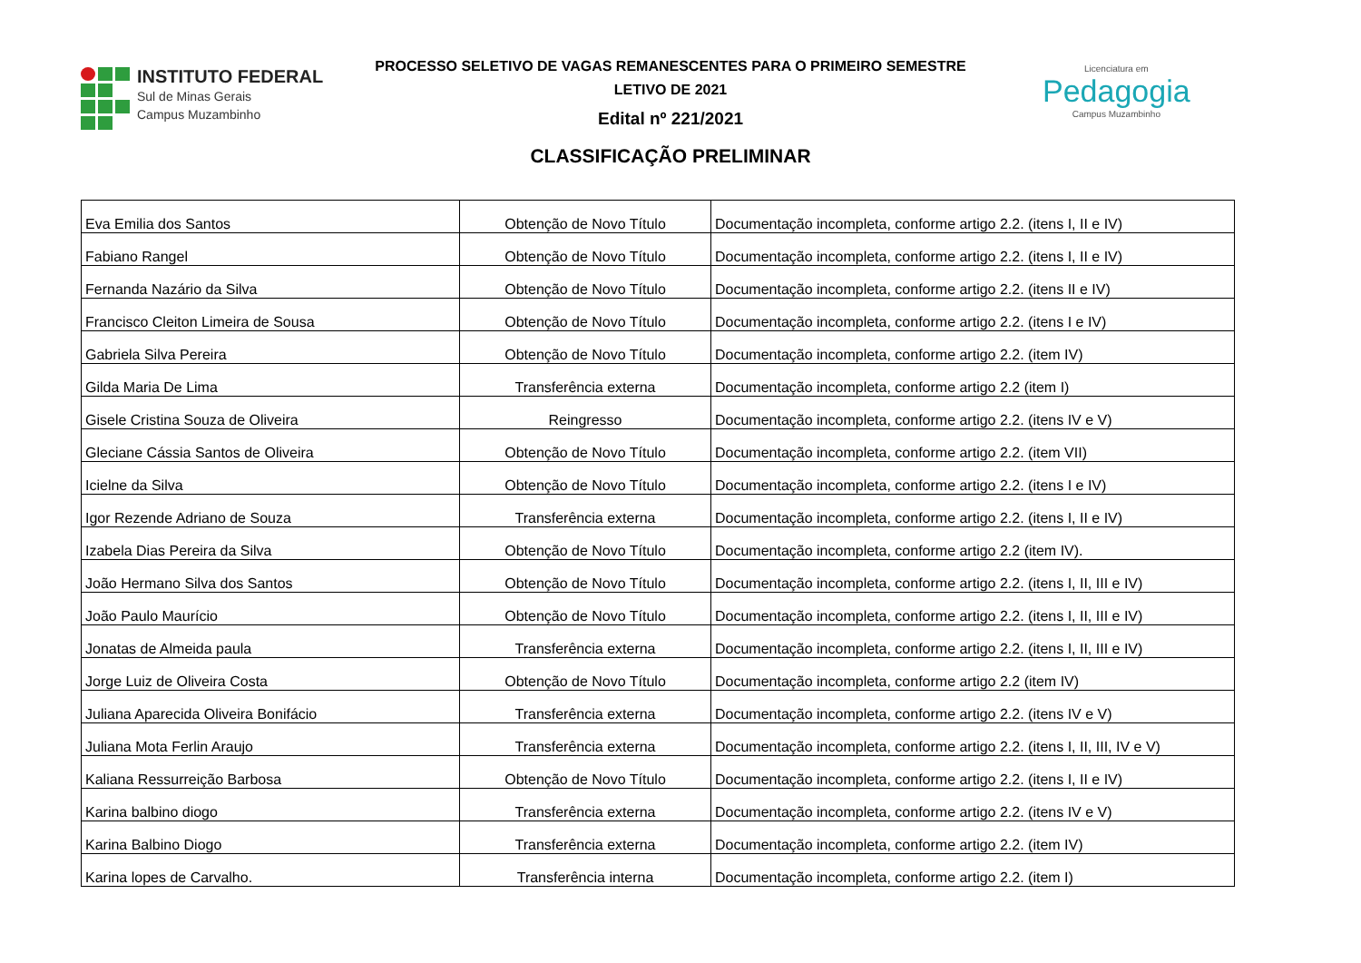INSTITUTO FEDERAL
Sul de Minas Gerais
Campus Muzambinho
PROCESSO SELETIVO DE VAGAS REMANESCENTES PARA O PRIMEIRO SEMESTRE
LETIVO DE 2021
Edital nº 221/2021
CLASSIFICAÇÃO PRELIMINAR
Licenciatura em
Pedagogia
Campus Muzambinho
| Eva Emilia dos Santos | Obtenção de Novo Título | Documentação incompleta, conforme artigo 2.2. (itens I, II e IV) |
| Fabiano Rangel | Obtenção de Novo Título | Documentação incompleta, conforme artigo 2.2. (itens I, II e IV) |
| Fernanda Nazário da Silva | Obtenção de Novo Título | Documentação incompleta, conforme artigo 2.2. (itens II e IV) |
| Francisco Cleiton Limeira de Sousa | Obtenção de Novo Título | Documentação incompleta, conforme artigo 2.2. (itens I e IV) |
| Gabriela Silva Pereira | Obtenção de Novo Título | Documentação incompleta, conforme artigo 2.2. (item IV) |
| Gilda Maria De Lima | Transferência externa | Documentação incompleta, conforme artigo 2.2 (item I) |
| Gisele Cristina Souza de Oliveira | Reingresso | Documentação incompleta, conforme artigo 2.2. (itens IV e V) |
| Gleciane Cássia Santos de Oliveira | Obtenção de Novo Título | Documentação incompleta, conforme artigo 2.2. (item VII) |
| Icielne da Silva | Obtenção de Novo Título | Documentação incompleta, conforme artigo 2.2. (itens I e IV) |
| Igor Rezende Adriano de Souza | Transferência externa | Documentação incompleta, conforme artigo 2.2. (itens I, II e IV) |
| Izabela Dias Pereira da Silva | Obtenção de Novo Título | Documentação incompleta, conforme artigo 2.2 (item IV). |
| João Hermano Silva dos Santos | Obtenção de Novo Título | Documentação incompleta, conforme artigo 2.2. (itens I, II, III e IV) |
| João Paulo Maurício | Obtenção de Novo Título | Documentação incompleta, conforme artigo 2.2. (itens I, II, III e IV) |
| Jonatas de Almeida paula | Transferência externa | Documentação incompleta, conforme artigo 2.2. (itens I, II, III e IV) |
| Jorge Luiz de Oliveira Costa | Obtenção de Novo Título | Documentação incompleta, conforme artigo 2.2 (item IV) |
| Juliana Aparecida Oliveira Bonifácio | Transferência externa | Documentação incompleta, conforme artigo 2.2. (itens IV e V) |
| Juliana Mota Ferlin Araujo | Transferência externa | Documentação incompleta, conforme artigo 2.2. (itens I, II, III, IV e V) |
| Kaliana Ressurreição Barbosa | Obtenção de Novo Título | Documentação incompleta, conforme artigo 2.2. (itens I, II e IV) |
| Karina balbino diogo | Transferência externa | Documentação incompleta, conforme artigo 2.2. (itens IV e V) |
| Karina Balbino Diogo | Transferência externa | Documentação incompleta, conforme artigo 2.2. (item IV) |
| Karina lopes de Carvalho. | Transferência interna | Documentação incompleta, conforme artigo 2.2. (item I) |